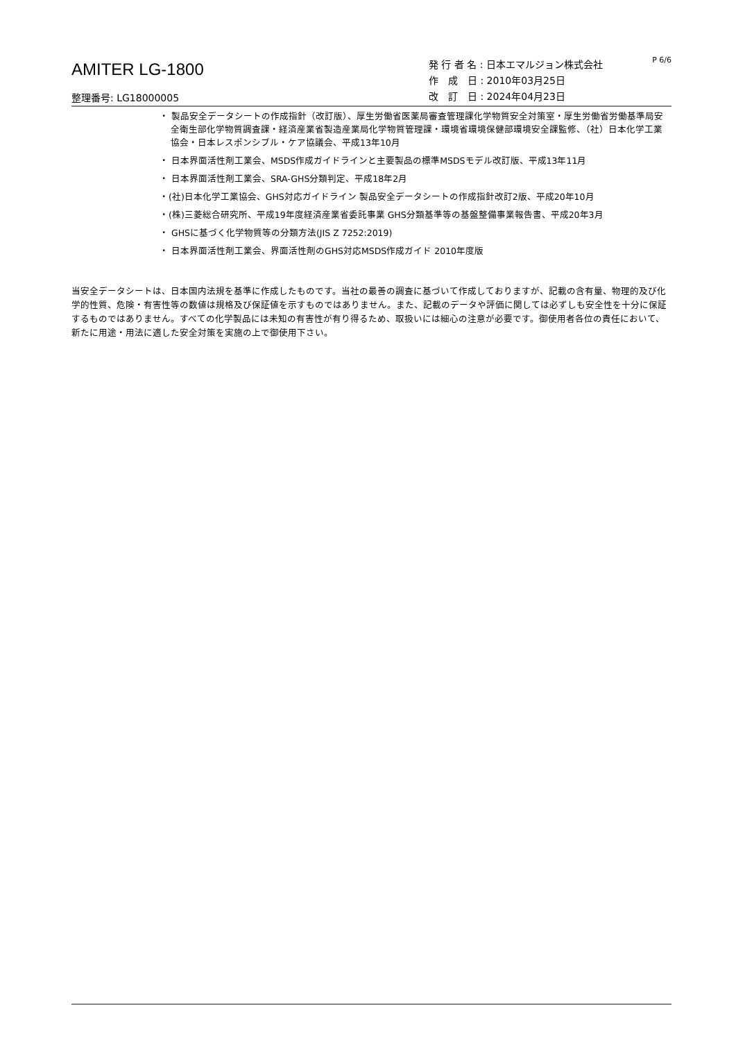AMITER LG-1800
整理番号: LG18000005
発 行 者 名 : 日本エマルジョン株式会社
作　成　日 : 2010年03月25日
改　訂　日 : 2024年04月23日
P 6/6
・ 製品安全データシートの作成指針（改訂版）、厚生労働省医薬局審査管理課化学物質安全対策室・厚生労働省労働基準局安全衛生部化学物質調査課・経済産業省製造産業局化学物質管理課・環境省環境保健部環境安全課監修、（社）日本化学工業協会・日本レスポンシブル・ケア協議会、平成13年10月
・ 日本界面活性剤工業会、MSDS作成ガイドラインと主要製品の標準MSDSモデル改訂版、平成13年11月
・ 日本界面活性剤工業会、SRA-GHS分類判定、平成18年2月
・(社)日本化学工業協会、GHS対応ガイドライン 製品安全データシートの作成指針改訂2版、平成20年10月
・(株)三菱総合研究所、平成19年度経済産業省委託事業 GHS分類基準等の基盤整備事業報告書、平成20年3月
・ GHSに基づく化学物質等の分類方法(JIS Z 7252:2019)
・ 日本界面活性剤工業会、界面活性剤のGHS対応MSDS作成ガイド 2010年度版
当安全データシートは、日本国内法規を基準に作成したものです。当社の最善の調査に基づいて作成しておりますが、記載の含有量、物理的及び化学的性質、危険・有害性等の数値は規格及び保証値を示すものではありません。また、記載のデータや評価に関しては必ずしも安全性を十分に保証するものではありません。すべての化学製品には未知の有害性が有り得るため、取扱いには細心の注意が必要です。御使用者各位の責任において、新たに用途・用法に適した安全対策を実施の上で御使用下さい。